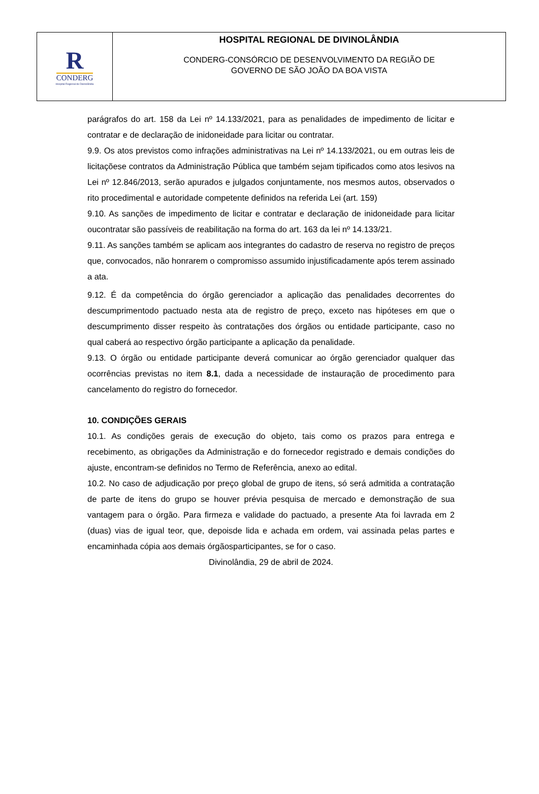R
CONDERG
Hospital Regional de Divinolândia
HOSPITAL REGIONAL DE DIVINOLÂNDIA
CONDERG-CONSÓRCIO DE DESENVOLVIMENTO DA REGIÃO DE
GOVERNO DE SÃO JOÃO DA BOA VISTA
parágrafos do art. 158 da Lei nº 14.133/2021, para as penalidades de impedimento de licitar e contratar e de declaração de inidoneidade para licitar ou contratar.
9.9. Os atos previstos como infrações administrativas na Lei nº 14.133/2021, ou em outras leis de licitaçõese contratos da Administração Pública que também sejam tipificados como atos lesivos na Lei nº 12.846/2013, serão apurados e julgados conjuntamente, nos mesmos autos, observados o rito procedimental e autoridade competente definidos na referida Lei (art. 159)
9.10. As sanções de impedimento de licitar e contratar e declaração de inidoneidade para licitar oucontratar são passíveis de reabilitação na forma do art. 163 da lei nº 14.133/21.
9.11. As sanções também se aplicam aos integrantes do cadastro de reserva no registro de preços que, convocados, não honrarem o compromisso assumido injustificadamente após terem assinado a ata.
9.12. É da competência do órgão gerenciador a aplicação das penalidades decorrentes do descumprimentodo pactuado nesta ata de registro de preço, exceto nas hipóteses em que o descumprimento disser respeito às contratações dos órgãos ou entidade participante, caso no qual caberá ao respectivo órgão participante a aplicação da penalidade.
9.13. O órgão ou entidade participante deverá comunicar ao órgão gerenciador qualquer das ocorrências previstas no item 8.1, dada a necessidade de instauração de procedimento para cancelamento do registro do fornecedor.
10. CONDIÇÕES GERAIS
10.1. As condições gerais de execução do objeto, tais como os prazos para entrega e recebimento, as obrigações da Administração e do fornecedor registrado e demais condições do ajuste, encontram-se definidos no Termo de Referência, anexo ao edital.
10.2. No caso de adjudicação por preço global de grupo de itens, só será admitida a contratação de parte de itens do grupo se houver prévia pesquisa de mercado e demonstração de sua vantagem para o órgão. Para firmeza e validade do pactuado, a presente Ata foi lavrada em 2 (duas) vias de igual teor, que, depoisde lida e achada em ordem, vai assinada pelas partes e encaminhada cópia aos demais órgãosparticipantes, se for o caso.
Divinolândia, 29 de abril de 2024.